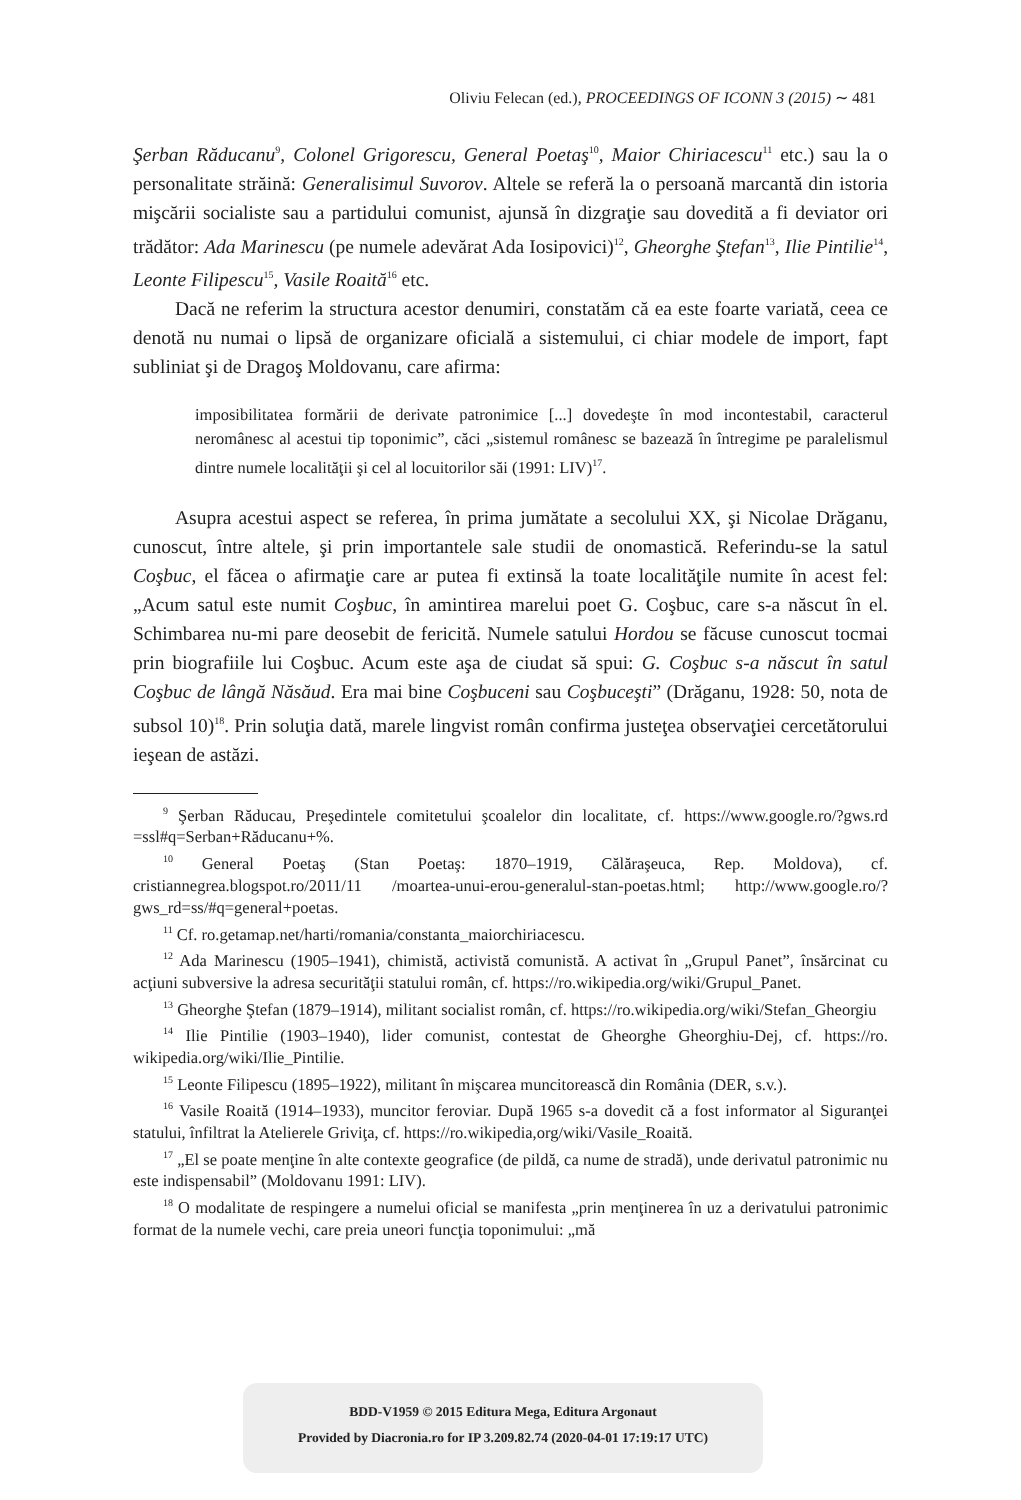Oliviu Felecan (ed.), PROCEEDINGS OF ICONN 3 (2015) ∼ 481
Şerban Răducanu<sup>9</sup>, Colonel Grigorescu, General Poetaş<sup>10</sup>, Maior Chiriacescu<sup>11</sup> etc.) sau la o personalitate străină: Generalisimul Suvorov. Altele se referă la o persoană marcantă din istoria mişcării socialiste sau a partidului comunist, ajunsă în dizgraţie sau dovedită a fi deviator ori trădător: Ada Marinescu (pe numele adevărat Ada Iosipovici)<sup>12</sup>, Gheorghe Ştefan<sup>13</sup>, Ilie Pintilie<sup>14</sup>, Leonte Filipescu<sup>15</sup>, Vasile Roaită<sup>16</sup> etc.
Dacă ne referim la structura acestor denumiri, constatăm că ea este foarte variată, ceea ce denotă nu numai o lipsă de organizare oficială a sistemului, ci chiar modele de import, fapt subliniat şi de Dragoş Moldovanu, care afirma:
imposibilitatea formării de derivate patronimice [...] dovedeşte în mod incontestabil, caracterul neromânesc al acestui tip toponimic”, căci „sistemul românesc se bazează în întregime pe paralelismul dintre numele localităţii şi cel al locuitorilor săi (1991: LIV)<sup>17</sup>.
Asupra acestui aspect se referea, în prima jumătate a secolului XX, şi Nicolae Drăganu, cunoscut, între altele, şi prin importantele sale studii de onomastică. Referindu-se la satul Coşbuc, el făcea o afirmaţie care ar putea fi extinsă la toate localităţile numite în acest fel: „Acum satul este numit Coşbuc, în amintirea marelui poet G. Coşbuc, care s-a născut în el. Schimbarea nu-mi pare deosebit de fericită. Numele satului Hordou se făcuse cunoscut tocmai prin biografiile lui Coşbuc. Acum este aşa de ciudat să spui: G. Coşbuc s-a născut în satul Coşbuc de lângă Năsăud. Era mai bine Coşbuceni sau Coşbuceşti” (Drăganu, 1928: 50, nota de subsol 10)<sup>18</sup>. Prin soluţia dată, marele lingvist român confirma justeţea observaţiei cercetătorului ieşean de astăzi.
<sup>9</sup> Şerban Răducau, Preşedintele comitetului şcoalelor din localitate, cf. https://www.google.ro/?gws.rd =ssl#q=Serban+Răducanu+%.
<sup>10</sup> General Poetaş (Stan Poetaş: 1870–1919, Călăraşeuca, Rep. Moldova), cf. cristiannegrea.blogspot.ro/2011/11 /moartea-unui-erou-generalul-stan-poetas.html; http://www.google.ro/?gws_rd=ss/#q=general+poetas.
<sup>11</sup> Cf. ro.getamap.net/harti/romania/constanta_maiorchiriacescu.
<sup>12</sup> Ada Marinescu (1905–1941), chimistă, activistă comunistă. A activat în „Grupul Panet”, însărcinat cu acţiuni subversive la adresa securităţii statului român, cf. https://ro.wikipedia.org/wiki/Grupul_Panet.
<sup>13</sup> Gheorghe Ştefan (1879–1914), militant socialist român, cf. https://ro.wikipedia.org/wiki/Stefan_Gheorgiu
<sup>14</sup> Ilie Pintilie (1903–1940), lider comunist, contestat de Gheorghe Gheorghiu-Dej, cf. https://ro. wikipedia.org/wiki/Ilie_Pintilie.
<sup>15</sup> Leonte Filipescu (1895–1922), militant în mişcarea muncitorească din România (DER, s.v.).
<sup>16</sup> Vasile Roaită (1914–1933), muncitor feroviar. După 1965 s-a dovedit că a fost informator al Siguranţei statului, înfiltrat la Atelierele Griviţa, cf. https://ro.wikipedia,org/wiki/Vasile_Roaită.
<sup>17</sup> „El se poate menţine în alte contexte geografice (de pildă, ca nume de stradă), unde derivatul patronimic nu este indispensabil” (Moldovanu 1991: LIV).
<sup>18</sup> O modalitate de respingere a numelui oficial se manifesta „prin menţinerea în uz a derivatului patronimic format de la numele vechi, care preia uneori funcţia toponimului: „mă
BDD-V1959 © 2015 Editura Mega, Editura Argonaut
Provided by Diacronia.ro for IP 3.209.82.74 (2020-04-01 17:19:17 UTC)